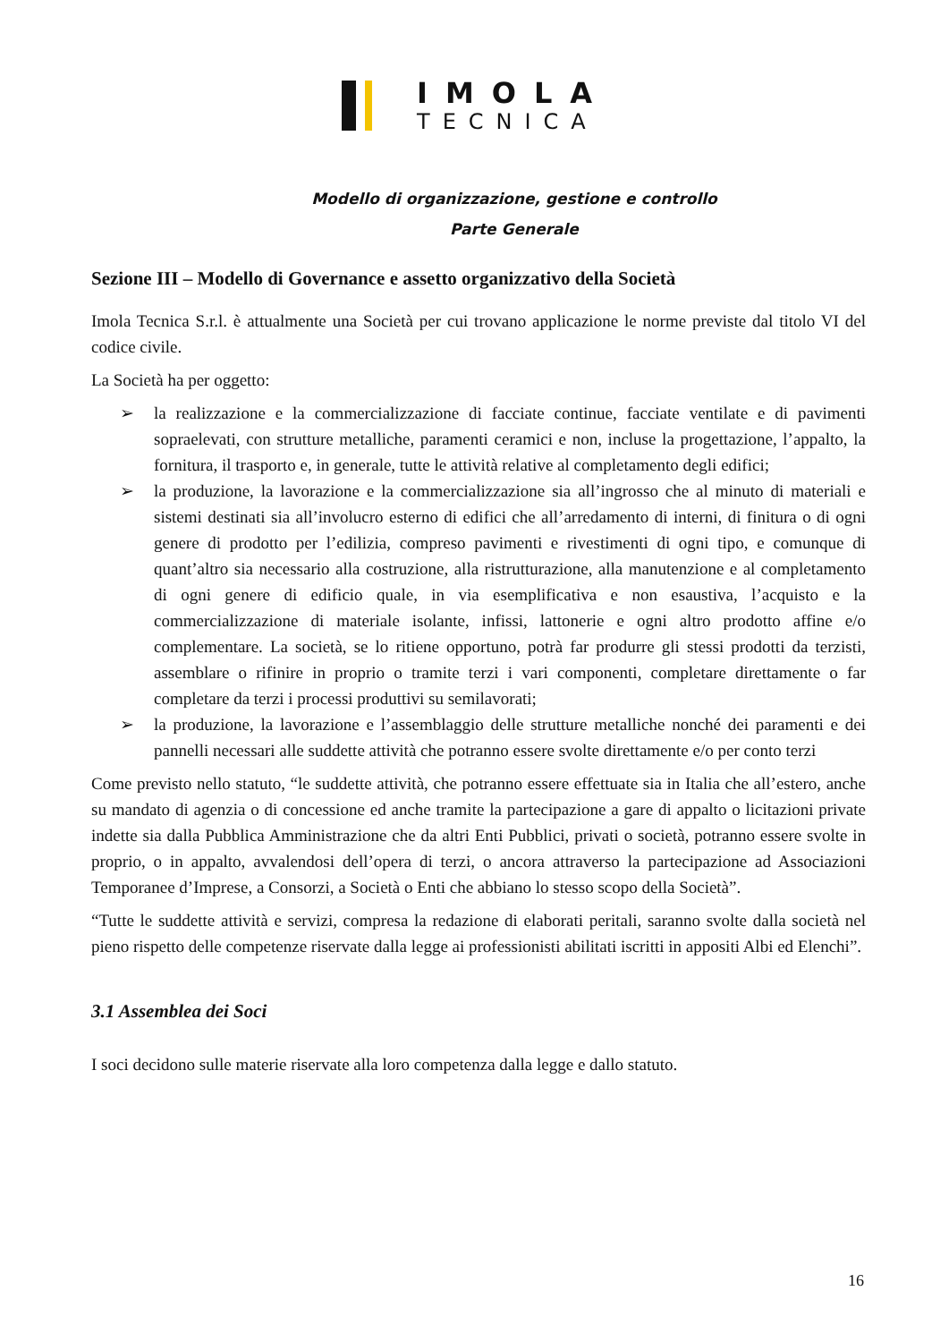IMOLA
TECNICA
Modello di organizzazione, gestione e controllo
Parte Generale
Sezione III – Modello di Governance e assetto organizzativo della Società
Imola Tecnica S.r.l. è attualmente una Società per cui trovano applicazione le norme previste dal titolo VI del codice civile.
La Società ha per oggetto:
➢ la realizzazione e la commercializzazione di facciate continue, facciate ventilate e di pavimenti sopraelevati, con strutture metalliche, paramenti ceramici e non, incluse la progettazione, l’appalto, la fornitura, il trasporto e, in generale, tutte le attività relative al completamento degli edifici;
➢ la produzione, la lavorazione e la commercializzazione sia all’ingrosso che al minuto di materiali e sistemi destinati sia all’involucro esterno di edifici che all’arredamento di interni, di finitura o di ogni genere di prodotto per l’edilizia, compreso pavimenti e rivestimenti di ogni tipo, e comunque di quant’altro sia necessario alla costruzione, alla ristrutturazione, alla manutenzione e al completamento di ogni genere di edificio quale, in via esemplificativa e non esaustiva, l’acquisto e la commercializzazione di materiale isolante, infissi, lattonerie e ogni altro prodotto affine e/o complementare. La società, se lo ritiene opportuno, potrà far produrre gli stessi prodotti da terzisti, assemblare o rifinire in proprio o tramite terzi i vari componenti, completare direttamente o far completare da terzi i processi produttivi su semilavorati;
➢ la produzione, la lavorazione e l’assemblaggio delle strutture metalliche nonché dei paramenti e dei pannelli necessari alle suddette attività che potranno essere svolte direttamente e/o per conto terzi
Come previsto nello statuto, “le suddette attività, che potranno essere effettuate sia in Italia che all’estero, anche su mandato di agenzia o di concessione ed anche tramite la partecipazione a gare di appalto o licitazioni private indette sia dalla Pubblica Amministrazione che da altri Enti Pubblici, privati o società, potranno essere svolte in proprio, o in appalto, avvalendosi dell’opera di terzi, o ancora attraverso la partecipazione ad Associazioni Temporanee d’Imprese, a Consorzi, a Società o Enti che abbiano lo stesso scopo della Società”.
“Tutte le suddette attività e servizi, compresa la redazione di elaborati peritali, saranno svolte dalla società nel pieno rispetto delle competenze riservate dalla legge ai professionisti abilitati iscritti in appositi Albi ed Elenchi”.
3.1 Assemblea dei Soci
I soci decidono sulle materie riservate alla loro competenza dalla legge e dallo statuto.
16